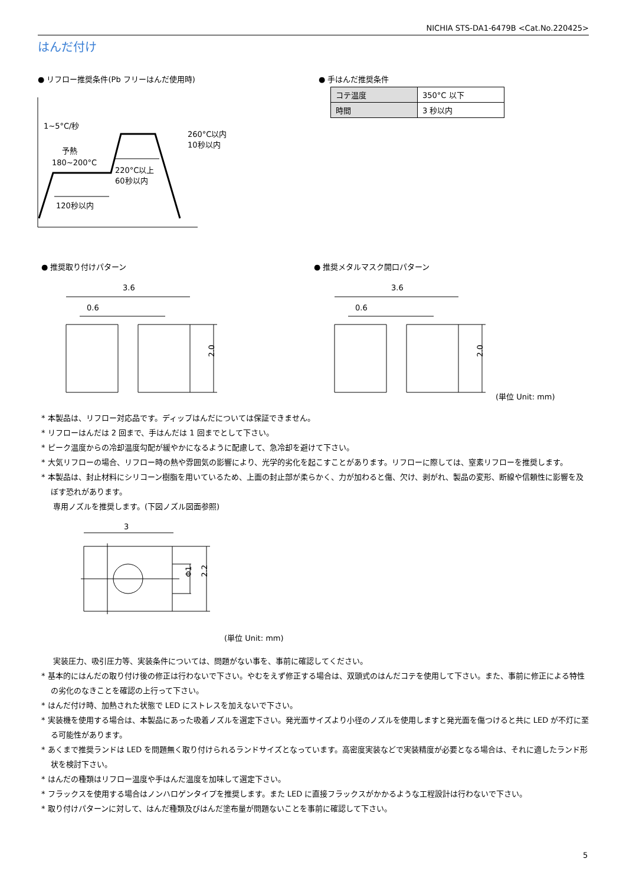NICHIA STS-DA1-6479B <Cat.No.220425>
はんだ付け
● リフロー推奨条件(Pb フリーはんだ使用時)
● 手はんだ推奨条件
| コテ温度 | 350°C 以下 |
| 時間 | 3 秒以内 |
1~5°C/秒
予熱
180~200°C
260°C以内
10秒以内
220°C以上
60秒以内
120秒以内
● 推奨取り付けパターン ● 推奨メタルマスク開口パターン
3.6
0.6
2.0
3.6
0.6
2.0
(単位 Unit: mm)
* 本製品は、リフロー対応品です。ディップはんだについては保証できません。
* リフローはんだは 2 回まで、手はんだは 1 回までとして下さい。
* ピーク温度からの冷却温度勾配が緩やかになるように配慮して、急冷却を避けて下さい。
* 大気リフローの場合、リフロー時の熱や雰囲気の影響により、光学的劣化を起こすことがあります。リフローに際しては、窒素リフローを推奨します。
* 本製品は、封止材料にシリコーン樹脂を用いているため、上面の封止部が柔らかく、力が加わると傷、欠け、剥がれ、製品の変形、断線や信頼性に影響を及ぼす恐れがあります。
専用ノズルを推奨します。(下図ノズル図面参照)
3
Φ1
2.2
(単位 Unit: mm)
実装圧力、吸引圧力等、実装条件については、問題がない事を、事前に確認してください。
* 基本的にはんだの取り付け後の修正は行わないで下さい。やむをえず修正する場合は、双頭式のはんだコテを使用して下さい。また、事前に修正による特性の劣化のなきことを確認の上行って下さい。
* はんだ付け時、加熱された状態で LED にストレスを加えないで下さい。
* 実装機を使用する場合は、本製品にあった吸着ノズルを選定下さい。発光面サイズより小径のノズルを使用しますと発光面を傷つけると共に LED が不灯に至る可能性があります。
* あくまで推奨ランドは LED を問題無く取り付けられるランドサイズとなっています。高密度実装などで実装精度が必要となる場合は、それに適したランド形状を検討下さい。
* はんだの種類はリフロー温度や手はんだ温度を加味して選定下さい。
* フラックスを使用する場合はノンハロゲンタイプを推奨します。また LED に直接フラックスがかかるような工程設計は行わないで下さい。
* 取り付けパターンに対して、はんだ種類及びはんだ塗布量が問題ないことを事前に確認して下さい。
5